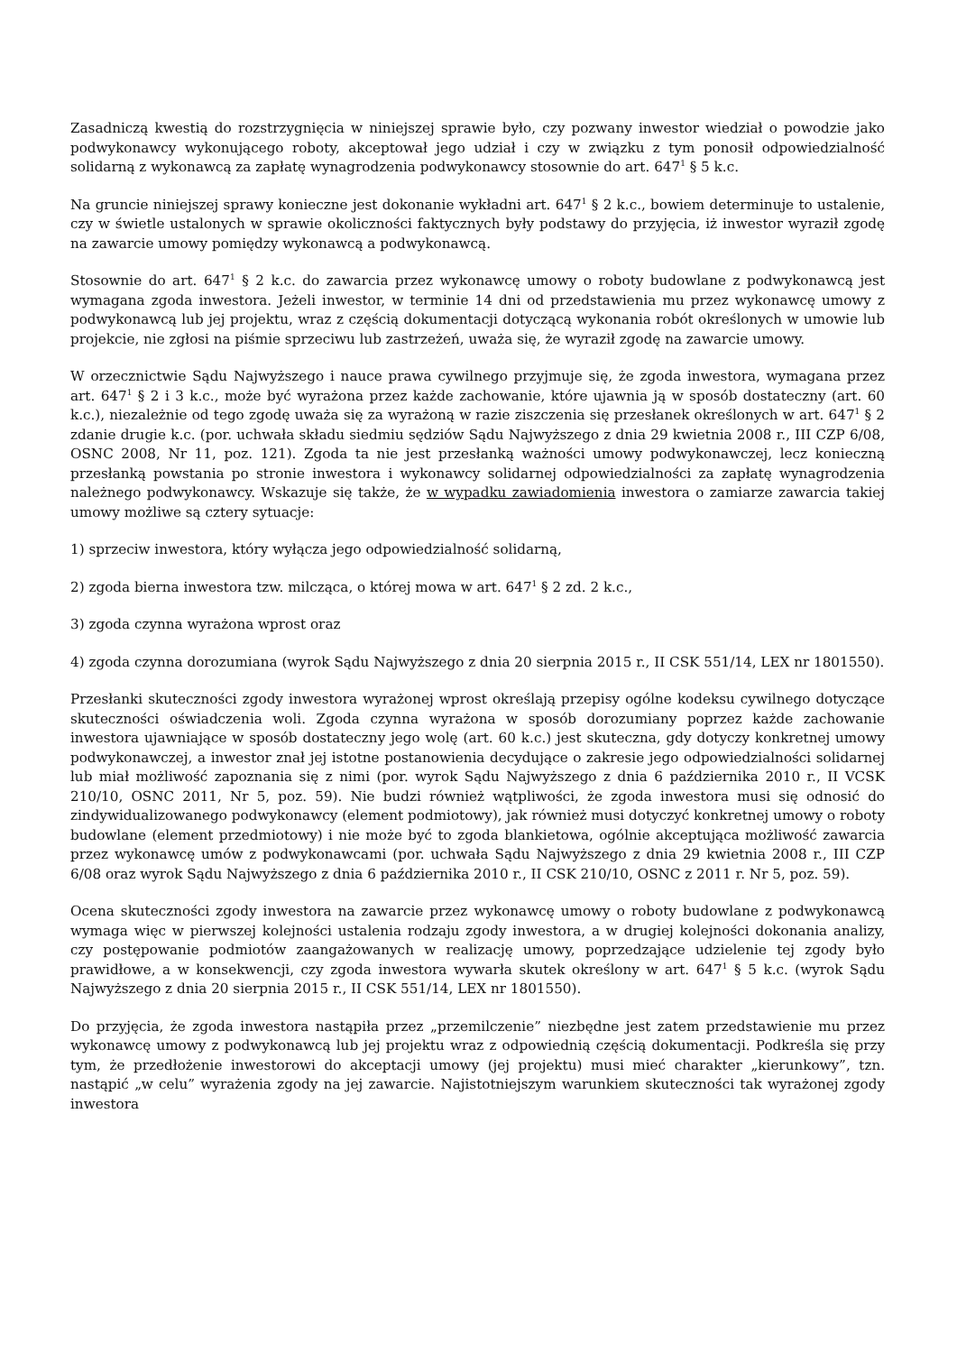Zasadniczą kwestią do rozstrzygnięcia w niniejszej sprawie było, czy pozwany inwestor wiedział o powodzie jako podwykonawcy wykonującego roboty, akceptował jego udział i czy w związku z tym ponosił odpowiedzialność solidarną z wykonawcą za zapłatę wynagrodzenia podwykonawcy stosownie do art. 647<sup>1</sup> § 5 k.c.
Na gruncie niniejszej sprawy konieczne jest dokonanie wykładni art. 647<sup>1</sup> § 2 k.c., bowiem determinuje to ustalenie, czy w świetle ustalonych w sprawie okoliczności faktycznych były podstawy do przyjęcia, iż inwestor wyraził zgodę na zawarcie umowy pomiędzy wykonawcą a podwykonawcą.
Stosownie do art. 647<sup>1</sup> § 2 k.c. do zawarcia przez wykonawcę umowy o roboty budowlane z podwykonawcą jest wymagana zgoda inwestora. Jeżeli inwestor, w terminie 14 dni od przedstawienia mu przez wykonawcę umowy z podwykonawcą lub jej projektu, wraz z częścią dokumentacji dotyczącą wykonania robót określonych w umowie lub projekcie, nie zgłosi na piśmie sprzeciwu lub zastrzeżeń, uważa się, że wyraził zgodę na zawarcie umowy.
W orzecznictwie Sądu Najwyższego i nauce prawa cywilnego przyjmuje się, że zgoda inwestora, wymagana przez art. 647<sup>1</sup> § 2 i 3 k.c., może być wyrażona przez każde zachowanie, które ujawnia ją w sposób dostateczny (art. 60 k.c.), niezależnie od tego zgodę uważa się za wyrażoną w razie ziszczenia się przesłanek określonych w art. 647<sup>1</sup> § 2 zdanie drugie k.c. (por. uchwała składu siedmiu sędziów Sądu Najwyższego z dnia 29 kwietnia 2008 r., III CZP 6/08, OSNC 2008, Nr 11, poz. 121). Zgoda ta nie jest przesłanką ważności umowy podwykonawczej, lecz konieczną przesłanką powstania po stronie inwestora i wykonawcy solidarnej odpowiedzialności za zapłatę wynagrodzenia należnego podwykonawcy. Wskazuje się także, że w wypadku zawiadomienia inwestora o zamiarze zawarcia takiej umowy możliwe są cztery sytuacje:
1) sprzeciw inwestora, który wyłącza jego odpowiedzialność solidarną,
2) zgoda bierna inwestora tzw. milcząca, o której mowa w art. 647<sup>1</sup> § 2 zd. 2 k.c.,
3) zgoda czynna wyrażona wprost oraz
4) zgoda czynna dorozumiana (wyrok Sądu Najwyższego z dnia 20 sierpnia 2015 r., II CSK 551/14, LEX nr 1801550).
Przesłanki skuteczności zgody inwestora wyrażonej wprost określają przepisy ogólne kodeksu cywilnego dotyczące skuteczności oświadczenia woli. Zgoda czynna wyrażona w sposób dorozumiany poprzez każde zachowanie inwestora ujawniające w sposób dostateczny jego wolę (art. 60 k.c.) jest skuteczna, gdy dotyczy konkretnej umowy podwykonawczej, a inwestor znał jej istotne postanowienia decydujące o zakresie jego odpowiedzialności solidarnej lub miał możliwość zapoznania się z nimi (por. wyrok Sądu Najwyższego z dnia 6 października 2010 r., II VCSK 210/10, OSNC 2011, Nr 5, poz. 59). Nie budzi również wątpliwości, że zgoda inwestora musi się odnosić do zindywidualizowanego podwykonawcy (element podmiotowy), jak również musi dotyczyć konkretnej umowy o roboty budowlane (element przedmiotowy) i nie może być to zgoda blankietowa, ogólnie akceptująca możliwość zawarcia przez wykonawcę umów z podwykonawcami (por. uchwała Sądu Najwyższego z dnia 29 kwietnia 2008 r., III CZP 6/08 oraz wyrok Sądu Najwyższego z dnia 6 października 2010 r., II CSK 210/10, OSNC z 2011 r. Nr 5, poz. 59).
Ocena skuteczności zgody inwestora na zawarcie przez wykonawcę umowy o roboty budowlane z podwykonawcą wymaga więc w pierwszej kolejności ustalenia rodzaju zgody inwestora, a w drugiej kolejności dokonania analizy, czy postępowanie podmiotów zaangażowanych w realizację umowy, poprzedzające udzielenie tej zgody było prawidłowe, a w konsekwencji, czy zgoda inwestora wywarła skutek określony w art. 647<sup>1</sup> § 5 k.c. (wyrok Sądu Najwyższego z dnia 20 sierpnia 2015 r., II CSK 551/14, LEX nr 1801550).
Do przyjęcia, że zgoda inwestora nastąpiła przez „przemilczenie” niezbędne jest zatem przedstawienie mu przez wykonawcę umowy z podwykonawcą lub jej projektu wraz z odpowiednią częścią dokumentacji. Podkreśla się przy tym, że przedłożenie inwestorowi do akceptacji umowy (jej projektu) musi mieć charakter „kierunkowy”, tzn. nastąpić „w celu” wyrażenia zgody na jej zawarcie. Najistotniejszym warunkiem skuteczności tak wyrażonej zgody inwestora